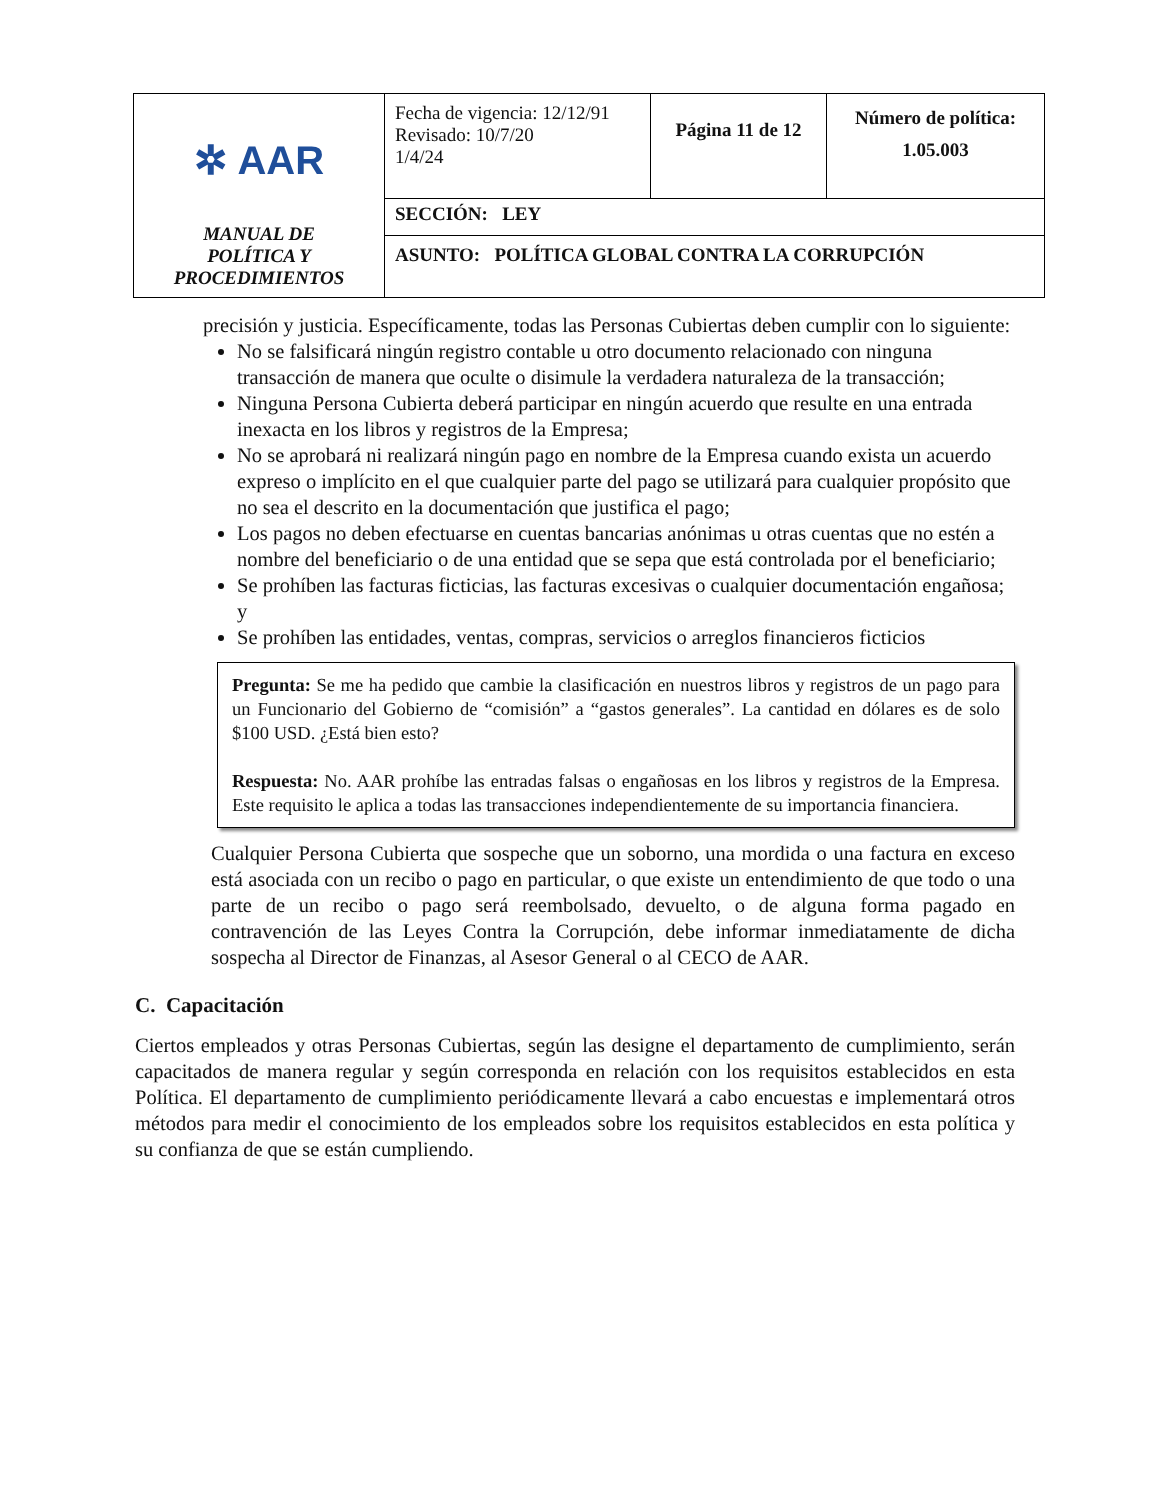| ✲ AAR MANUAL DE POLÍTICA Y PROCEDIMIENTOS | Fecha de vigencia: 12/12/91 Revisado: 10/7/20 1/4/24 | Página 11 de 12 | Número de política: 1.05.003 |
| | SECCIÓN: LEY | | |
| | ASUNTO: POLÍTICA GLOBAL CONTRA LA CORRUPCIÓN | | |
precisión y justicia. Específicamente, todas las Personas Cubiertas deben cumplir con lo siguiente:
No se falsificará ningún registro contable u otro documento relacionado con ninguna transacción de manera que oculte o disimule la verdadera naturaleza de la transacción;
Ninguna Persona Cubierta deberá participar en ningún acuerdo que resulte en una entrada inexacta en los libros y registros de la Empresa;
No se aprobará ni realizará ningún pago en nombre de la Empresa cuando exista un acuerdo expreso o implícito en el que cualquier parte del pago se utilizará para cualquier propósito que no sea el descrito en la documentación que justifica el pago;
Los pagos no deben efectuarse en cuentas bancarias anónimas u otras cuentas que no estén a nombre del beneficiario o de una entidad que se sepa que está controlada por el beneficiario;
Se prohíben las facturas ficticias, las facturas excesivas o cualquier documentación engañosa; y
Se prohíben las entidades, ventas, compras, servicios o arreglos financieros ficticios
Pregunta: Se me ha pedido que cambie la clasificación en nuestros libros y registros de un pago para un Funcionario del Gobierno de “comisión” a “gastos generales”. La cantidad en dólares es de solo $100 USD. ¿Está bien esto?
Respuesta: No. AAR prohíbe las entradas falsas o engañosas en los libros y registros de la Empresa. Este requisito le aplica a todas las transacciones independientemente de su importancia financiera.
Cualquier Persona Cubierta que sospeche que un soborno, una mordida o una factura en exceso está asociada con un recibo o pago en particular, o que existe un entendimiento de que todo o una parte de un recibo o pago será reembolsado, devuelto, o de alguna forma pagado en contravención de las Leyes Contra la Corrupción, debe informar inmediatamente de dicha sospecha al Director de Finanzas, al Asesor General o al CECO de AAR.
C. Capacitación
Ciertos empleados y otras Personas Cubiertas, según las designe el departamento de cumplimiento, serán capacitados de manera regular y según corresponda en relación con los requisitos establecidos en esta Política. El departamento de cumplimiento periódicamente llevará a cabo encuestas e implementará otros métodos para medir el conocimiento de los empleados sobre los requisitos establecidos en esta política y su confianza de que se están cumpliendo.